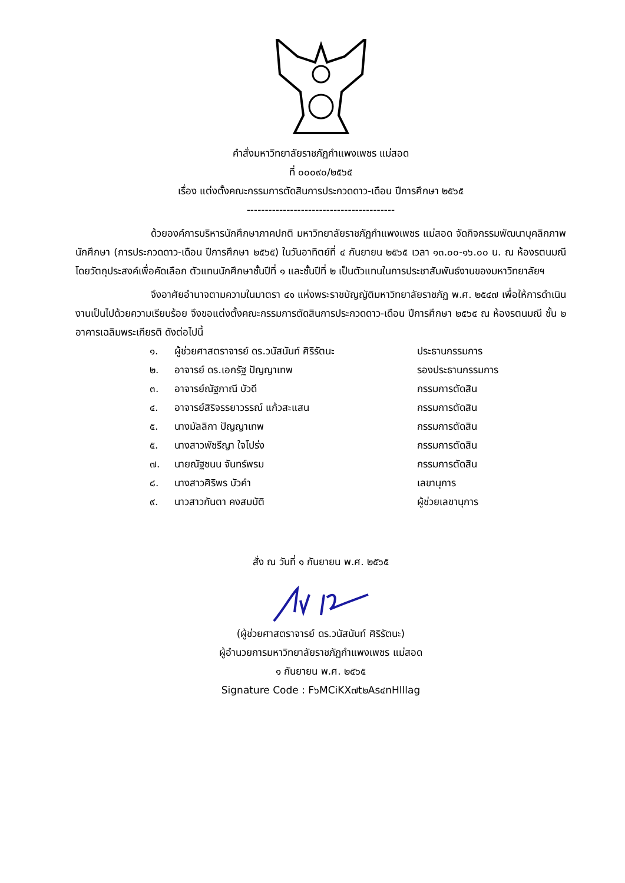คำสั่งมหาวิทยาลัยราชภัฏกำแพงเพชร แม่สอด
ที่ ๐๐๐๙๐/๒๕๖๕
เรื่อง แต่งตั้งคณะกรรมการตัดสินการประกวดดาว-เดือน ปีการศึกษา ๒๕๖๕
-----------------------------------------
ด้วยองค์การบริหารนักศึกษาภาคปกติ มหาวิทยาลัยราชภัฏกำแพงเพชร แม่สอด จัดกิจกรรมพัฒนาบุคลิกภาพนักศึกษา (การประกวดดาว-เดือน ปีการศึกษา ๒๕๖๕) ในวันอาทิตย์ที่ ๔ กันยายน ๒๕๖๕ เวลา ๑๓.๐๐-๑๖.๐๐ น. ณ ห้องรตนมณี โดยวัตถุประสงค์เพื่อคัดเลือก ตัวแทนนักศึกษาชั้นปีที่ ๑ และชั้นปีที่ ๒ เป็นตัวแทนในการประชาสัมพันธ์งานของมหาวิทยาลัยฯ
จึงอาศัยอำนาจตามความในมาตรา ๔๑ แห่งพระราชบัญญัติมหาวิทยาลัยราชภัฏ พ.ศ. ๒๕๔๗ เพื่อให้การดำเนินงานเป็นไปด้วยความเรียบร้อย จึงขอแต่งตั้งคณะกรรมการตัดสินการประกวดดาว-เดือน ปีการศึกษา ๒๕๖๕ ณ ห้องรตนมณี ชั้น ๒ อาคารเฉลิมพระเกียรติ ดังต่อไปนี้
| ๑. | ผู้ช่วยศาสตราจารย์ ดร.วนัสนันท์ ศิริรัตนะ | ประธานกรรมการ |
| ๒. | อาจารย์ ดร.เอกรัฐ ปัญญาเทพ | รองประธานกรรมการ |
| ๓. | อาจารย์ณัฐภาณี บัวดี | กรรมการตัดสิน |
| ๔. | อาจารย์สิริจรรยาวรรณ์ แก้วสะแสน | กรรมการตัดสิน |
| ๕. | นางมัลลิกา ปัญญาเทพ | กรรมการตัดสิน |
| ๕. | นางสาวพัชรีญา ใจโปร่ง | กรรมการตัดสิน |
| ๗. | นายณัฐชนน จันทร์พรม | กรรมการตัดสิน |
| ๘. | นางสาวศิริพร บัวคำ | เลขานุการ |
| ๙. | นาวสาวกันตา คงสมบัติ | ผู้ช่วยเลขานุการ |
สั่ง ณ วันที่ ๑ กันยายน พ.ศ. ๒๕๖๕
(ผู้ช่วยศาสตราจารย์ ดร.วนัสนันท์ ศิริรัตนะ)
ผู้อำนวยการมหาวิทยาลัยราชภัฏกำแพงเพชร แม่สอด
๑ กันยายน พ.ศ. ๒๕๖๕
Signature Code : F๖MCiKX๗t๒As๔nHlllag